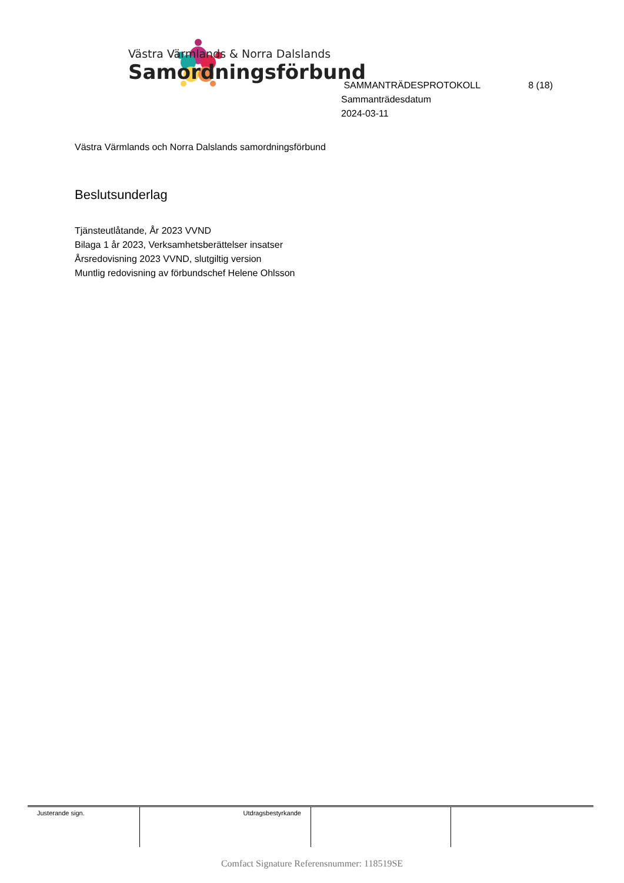Västra Värmlands & Norra Dalslands
Samordningsförbund
SAMMANTRÄDESPROTOKOLL 8 (18)
Sammanträdesdatum
2024-03-11
Västra Värmlands och Norra Dalslands samordningsförbund
Beslutsunderlag
Tjänsteutlåtande, År 2023 VVND
Bilaga 1 år 2023, Verksamhetsberättelser insatser
Årsredovisning 2023 VVND, slutgiltig version
Muntlig redovisning av förbundschef Helene Ohlsson
| Justerande sign. | Utdragsbestyrkande | | |
Comfact Signature Referensnummer: 118519SE